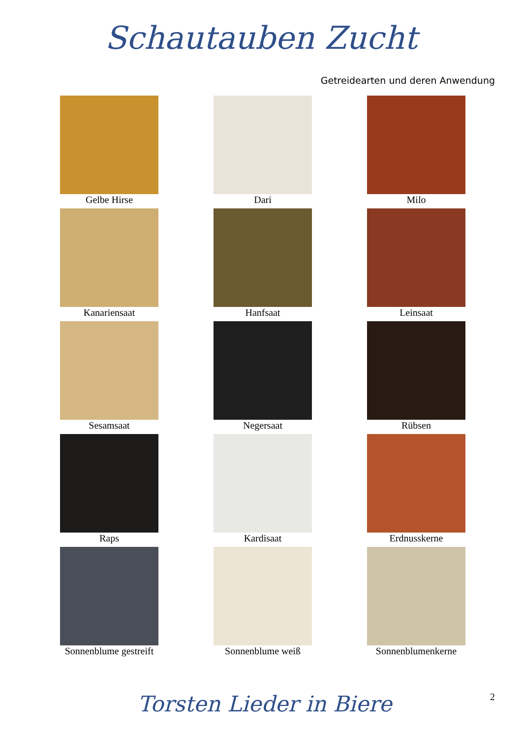Schautauben Zucht
Getreidearten und deren Anwendung
Gelbe Hirse
Dari
Milo
Kanariensaat
Hanfsaat
Leinsaat
Sesamsaat
Negersaat
Rübsen
Raps
Kardisaat
Erdnusskerne
Sonnenblume gestreift
Sonnenblume weiß
Sonnenblumenkerne
Torsten Lieder in Biere
2